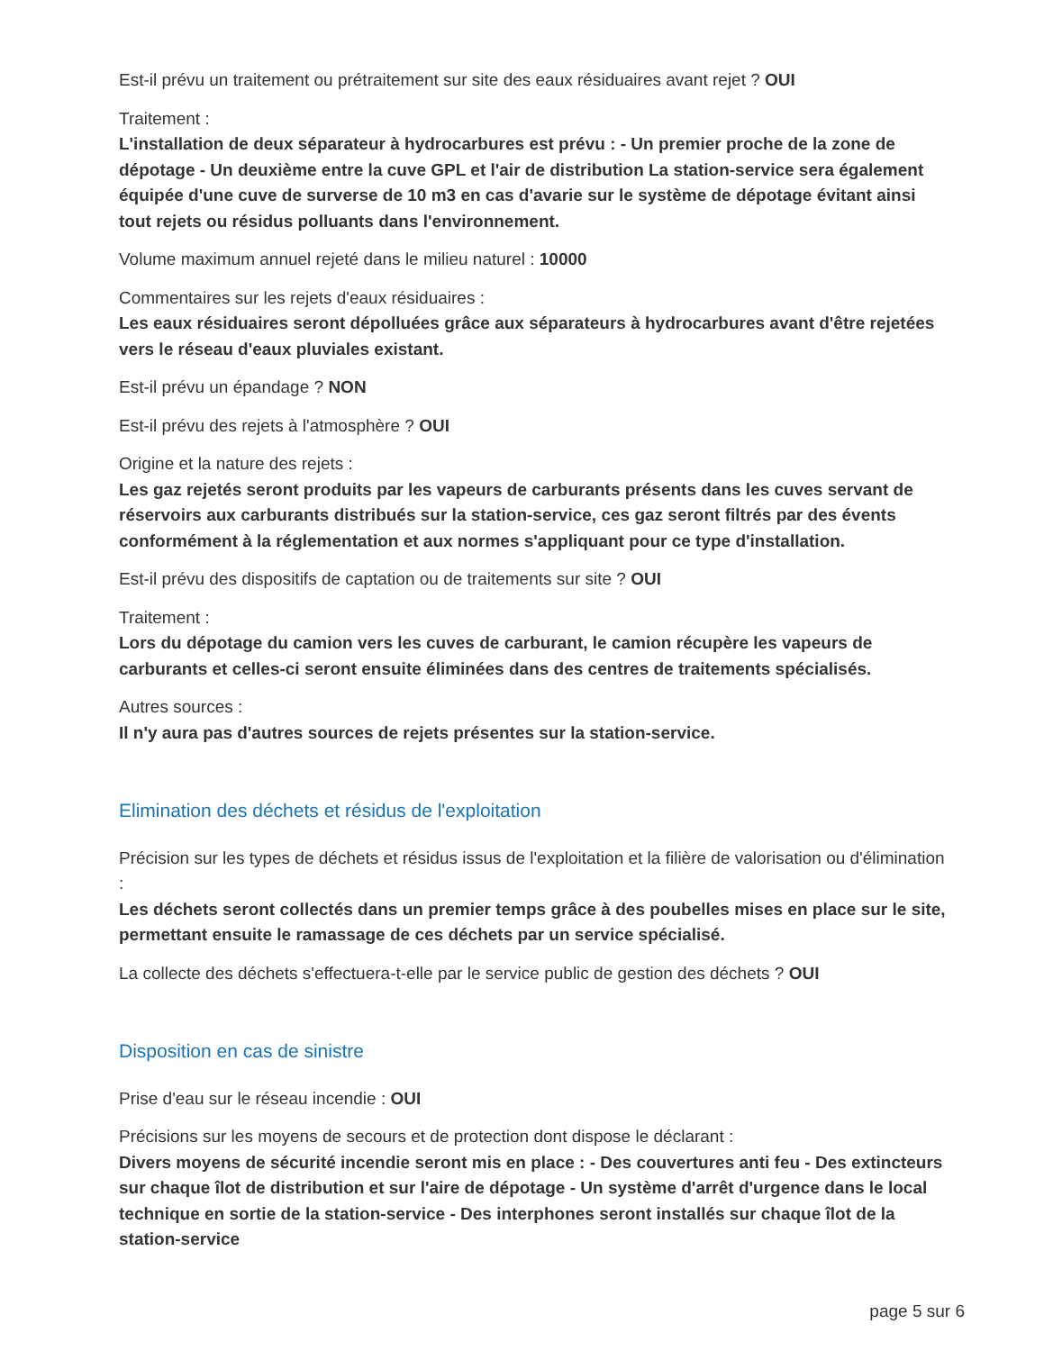Est-il prévu un traitement ou prétraitement sur site des eaux résiduaires avant rejet ? OUI
Traitement :
L'installation de deux séparateur à hydrocarbures est prévu : - Un premier proche de la zone de dépotage - Un deuxième entre la cuve GPL et l'air de distribution La station-service sera également équipée d'une cuve de surverse de 10 m3 en cas d'avarie sur le système de dépotage évitant ainsi tout rejets ou résidus polluants dans l'environnement.
Volume maximum annuel rejeté dans le milieu naturel : 10000
Commentaires sur les rejets d'eaux résiduaires :
Les eaux résiduaires seront dépolluées grâce aux séparateurs à hydrocarbures avant d'être rejetées vers le réseau d'eaux pluviales existant.
Est-il prévu un épandage ? NON
Est-il prévu des rejets à l'atmosphère ? OUI
Origine et la nature des rejets :
Les gaz rejetés seront produits par les vapeurs de carburants présents dans les cuves servant de réservoirs aux carburants distribués sur la station-service, ces gaz seront filtrés par des évents conformément à la réglementation et aux normes s'appliquant pour ce type d'installation.
Est-il prévu des dispositifs de captation ou de traitements sur site ? OUI
Traitement :
Lors du dépotage du camion vers les cuves de carburant, le camion récupère les vapeurs de carburants et celles-ci seront ensuite éliminées dans des centres de traitements spécialisés.
Autres sources :
Il n'y aura pas d'autres sources de rejets présentes sur la station-service.
Elimination des déchets et résidus de l'exploitation
Précision sur les types de déchets et résidus issus de l'exploitation et la filière de valorisation ou d'élimination :
Les déchets seront collectés dans un premier temps grâce à des poubelles mises en place sur le site, permettant ensuite le ramassage de ces déchets par un service spécialisé.
La collecte des déchets s'effectuera-t-elle par le service public de gestion des déchets ? OUI
Disposition en cas de sinistre
Prise d'eau sur le réseau incendie : OUI
Précisions sur les moyens de secours et de protection dont dispose le déclarant :
Divers moyens de sécurité incendie seront mis en place : - Des couvertures anti feu - Des extincteurs sur chaque îlot de distribution et sur l'aire de dépotage - Un système d'arrêt d'urgence dans le local technique en sortie de la station-service - Des interphones seront installés sur chaque îlot de la station-service
page 5 sur 6